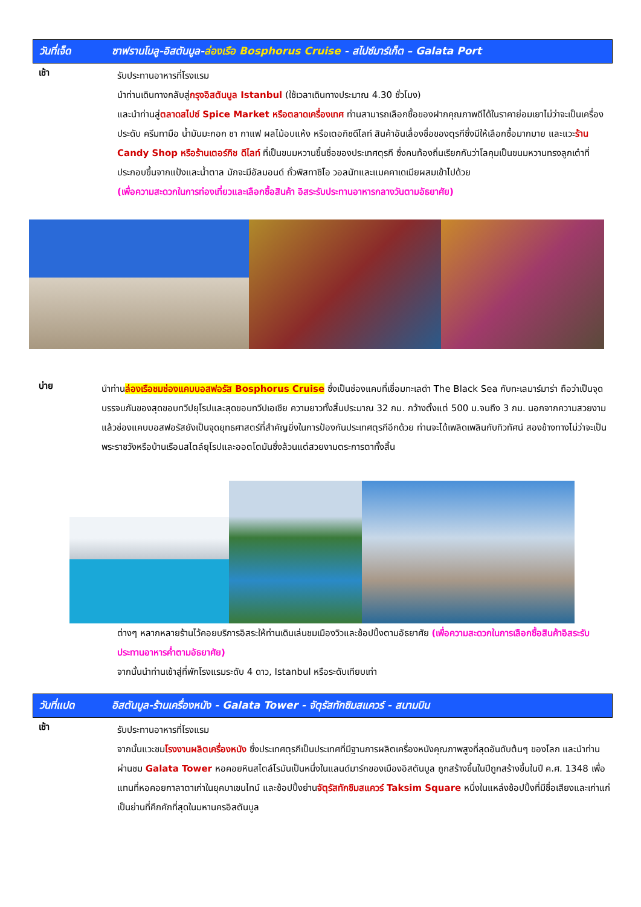วันที่เจ็ด ซาฟรานโบลู-อิสตันบูล-ล่องเรือ Bosphorus Cruise - สไปซ์มาร์เก็ต – Galata Port
เช้า
รับประทานอาหารที่โรงแรม
นำท่านเดินทางกลับสู่กรุงอิสตันบูล Istanbul (ใช้เวลาเดินทางประมาณ 4.30 ชั่วโมง)
และนำท่านสู่ตลาดสไปซ์ Spice Market หรือตลาดเครื่องเทศ ท่านสามารถเลือกซื้อของฝากคุณภาพดีได้ในราคาย่อมเยาไม่ว่าจะเป็นเครื่องประดับ ครีมทามือ น้ำมันมะกอก ชา กาแฟ ผลไม้อบแห้ง หรือเตอกิชดีไลท์ สินค้าอันเลื่องชื่อของตุรกีซึ่งมีให้เลือกซื้อมากมาย และแวะร้าน Candy Shop หรือร้านเตอร์กิช ดีไลท์ ที่เป็นขนมหวานขึ้นชื่อของประเทศตุรกี ซึ่งคนท้องถิ่นเรียกกันว่าโลคุมเป็นขนมหวานทรงลูกเต๋าที่ประกอบขึ้นจากแป้งและน้ำตาล มักจะมีอัลมอนด์ ถั่วพิสทาชิโอ วอลนัทและแมคคาเดเมียผสมเข้าไปด้วย
(เพื่อความสะดวกในการท่องเที่ยวและเลือกซื้อสินค้า อิสระรับประทานอาหารกลางวันตามอัธยาศัย)
บ่าย
นำท่านล่องเรือชมช่องแคบบอสฟอรัส Bosphorus Cruise ซึ่งเป็นช่องแคบที่เชื่อมทะเลดำ The Black Sea กับทะเลมาร์มาร่า ถือว่าเป็นจุดบรรจบกันของสุดขอบทวีปยุโรปและสุดขอบทวีปเอเชีย ความยาวทั้งสิ้นประมาณ 32 กม. กว้างตั้งแต่ 500 ม.จนถึง 3 กม. นอกจากความสวยงามแล้วช่องแคบบอสฟอรัสยังเป็นจุดยุทธศาสตร์ที่สำคัญยิ่งในการป้องกันประเทศตุรกีอีกด้วย ท่านจะได้เพลิดเพลินกับทิวทัศน์ สองข้างทางไม่ว่าจะเป็นพระราชวังหรือบ้านเรือนสไตล์ยุโรปและออตโตมันซึ่งล้วนแต่สวยงามตระการตาทั้งสิ้น
ต่างๆ หลากหลายร้านไว้คอยบริการอิสระให้ท่านเดินเล่นชมเมืองวิวและช้อปปิ้งตามอัธยาศัย (เพื่อความสะดวกในการเลือกซื้อสินค้าอิสระรับประทานอาหารค่ำตามอัธยาศัย)
จากนั้นนำท่านเข้าสู่ที่พักโรงแรมระดับ 4 ดาว, Istanbul หรือระดับเทียบเท่า
วันที่แปด อิสตันบูล-ร้านเครื่องหนัง - Galata Tower - จัตุรัสทักซิมสแควร์ - สนามบิน
เช้า
รับประทานอาหารที่โรงแรม
จากนั้นแวะชมโรงงานผลิตเครื่องหนัง ซึ่งประเทศตุรกีเป็นประเทศที่มีฐานการผลิตเครื่องหนังคุณภาพสูงที่สุดอันดับต้นๆ ของโลก และนำท่านผ่านชม Galata Tower หอคอยหินสไตล์โรมันเป็นหนึ่งในแลนด์มาร์กของเมืองอิสตันบูล ถูกสร้างขึ้นในปีถูกสร้างขึ้นในปี ค.ศ. 1348 เพื่อแทนที่หอคอยกาลาตาเก่าในยุคบาเซนไทน์ และช้อปปิ้งย่านจัตุรัสทักซิมสแควร์ Taksim Square หนึ่งในแหล่งช้อปปิ้งที่มีชื่อเสียงและเก่าแก่เป็นย่านที่คึกคักที่สุดในมหานครอิสตันบูล